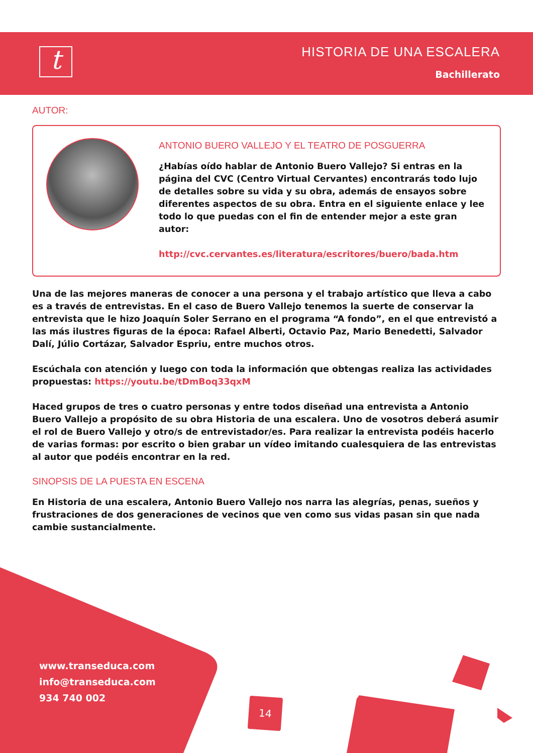t
HISTORIA DE UNA ESCALERA
Bachillerato
AUTOR:
ANTONIO BUERO VALLEJO Y EL TEATRO DE POSGUERRA
¿Habías oído hablar de Antonio Buero Vallejo? Si entras en la página del CVC (Centro Virtual Cervantes) encontrarás todo lujo de detalles sobre su vida y su obra, además de ensayos sobre diferentes aspectos de su obra. Entra en el siguiente enlace y lee todo lo que puedas con el fin de entender mejor a este gran autor:
http://cvc.cervantes.es/literatura/escritores/buero/bada.htm
Una de las mejores maneras de conocer a una persona y el trabajo artístico que lleva a cabo es a través de entrevistas. En el caso de Buero Vallejo tenemos la suerte de conservar la entrevista que le hizo Joaquín Soler Serrano en el programa “A fondo”, en el que entrevistó a las más ilustres figuras de la época: Rafael Alberti, Octavio Paz, Mario Benedetti, Salvador Dalí, Júlio Cortázar, Salvador Espriu, entre muchos otros.
Escúchala con atención y luego con toda la información que obtengas realiza las actividades propuestas: https://youtu.be/tDmBoq33qxM
Haced grupos de tres o cuatro personas y entre todos diseñad una entrevista a Antonio Buero Vallejo a propósito de su obra Historia de una escalera. Uno de vosotros deberá asumir el rol de Buero Vallejo y otro/s de entrevistador/es. Para realizar la entrevista podéis hacerlo de varias formas: por escrito o bien grabar un vídeo imitando cualesquiera de las entrevistas al autor que podéis encontrar en la red.
SINOPSIS DE LA PUESTA EN ESCENA
En Historia de una escalera, Antonio Buero Vallejo nos narra las alegrías, penas, sueños y frustraciones de dos generaciones de vecinos que ven como sus vidas pasan sin que nada cambie sustancialmente.
www.transeduca.com
info@transeduca.com
934 740 002
14